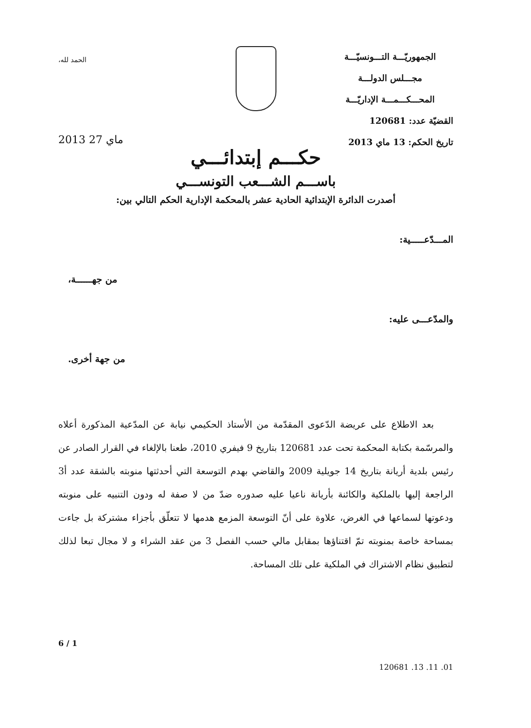الجمهوريّـــة التـــونسيّـــة
مجـــلس الدولـــة
المحـــكـــمـــة الإداريّـــة
القضيّة عدد: 120681
تاريخ الحكم: 13 ماي 2013
الحمد لله،
2013 ماي 27
حكـــم إبتدائـــي
باســـم الشـــعب التونســـي
أصدرت الدائرة الإبتدائية الحادية عشر بالمحكمة الإدارية الحكم التالي بين:
المـــدّعـــــية:
من جهــــــة،
والمدّعـــى عليه:
من جهة أخرى.
بعد الاطلاع على عريضة الدّعوى المقدّمة من الأستاذ الحكيمي نيابة عن المدّعية المذكورة أعلاه والمرسّمة بكتابة المحكمة تحت عدد 120681 بتاريخ 9 فيفري 2010، طعنا بالإلغاء في القرار الصادر عن رئيس بلدية أريانة بتاريخ 14 جويلية 2009 والقاضي بهدم التوسعة التي أحدثتها منوبته بالشقة عدد أ3 الراجعة إليها بالملكية والكائنة بأريانة ناعيا عليه صدوره ضدّ من لا صفة له ودون التنبيه على منوبته ودعوتها لسماعها في الغرض، علاوة على أنّ التوسعة المزمع هدمها لا تتعلّق بأجزاء مشتركة بل جاءت بمساحة خاصة بمنوبته تمّ اقتناؤها بمقابل مالي حسب الفصل 3 من عقد الشراء و لا مجال تبعا لذلك لتطبيق نظام الاشتراك في الملكية على تلك المساحة.
6 / 1
120681 .13 .11 .01